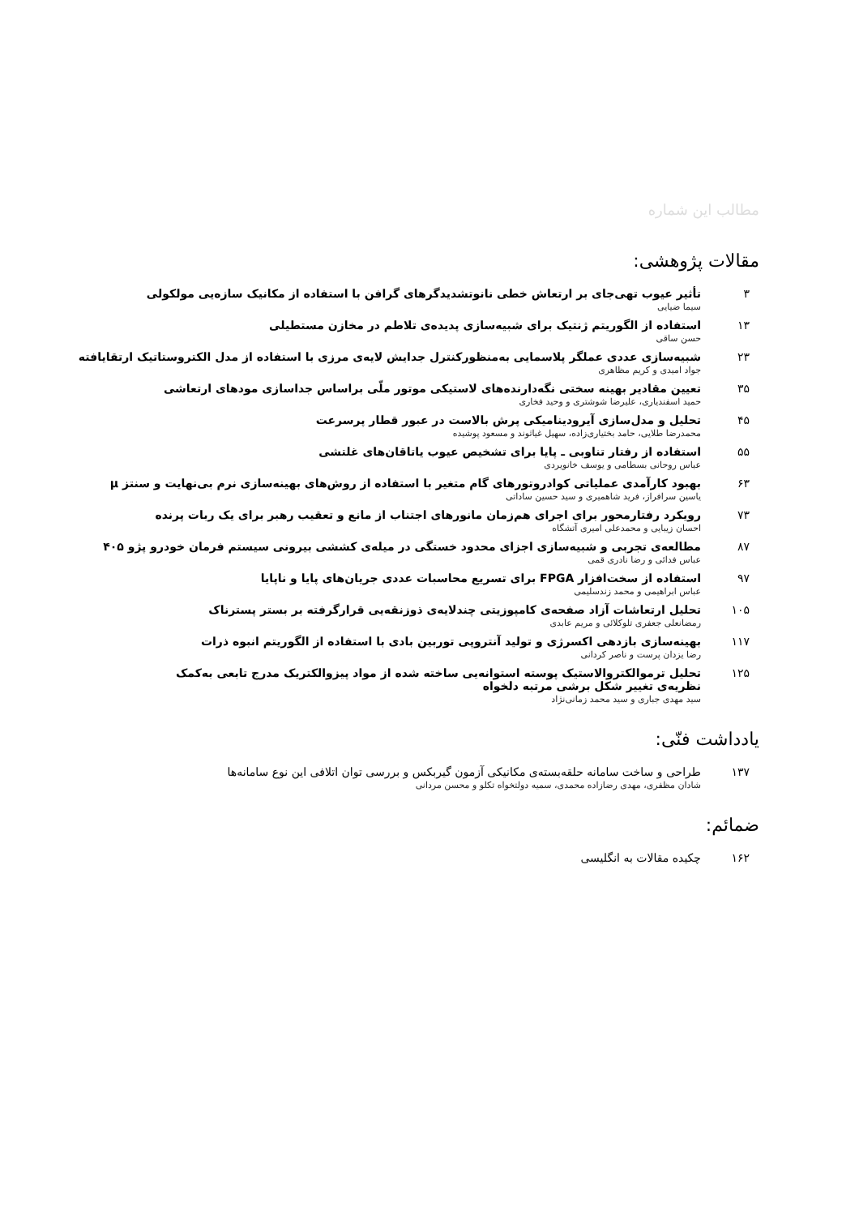مطالب این شماره
مقالات پژوهشی:
۳ تأثیر عیوب تهی‌جای بر ارتعاش خطی نانوتشدیدگرهای گرافن با استفاده از مکانیک سازه‌یی مولکولی
سیما ضیایی
۱۳ استفاده از الگوریتم ژنتیک برای شبیه‌سازی پدیده‌ی تلاطم در مخازن مستطیلی
حسن ساقی
۲۳ شبیه‌سازی عددی عملگر پلاسمایی به‌منظورکنترل جدایش لایه‌ی مرزی با استفاده از مدل الکتروستاتیک ارتقایافته
جواد امیدی و کریم مظاهری
۳۵ تعیین مقادیر بهینه سختی نگه‌دارنده‌های لاستیکی موتور ملّی براساس جداسازی مودهای ارتعاشی
حمید اسفندیاری، علیرضا شوشتری و وحید فخاری
۴۵ تحلیل و مدل‌سازی آیرودینامیکی پرش بالاست در عبور قطار پرسرعت
محمدرضا طلایی، حامد بختیاری‌زاده، سهیل غیاثوند و مسعود پوشیده
۵۵ استفاده از رفتار تناوبی ـ پایا برای تشخیص عیوب یاتاقان‌های غلتشی
عباس روحانی بسطامی و یوسف خانویردی
۶۳ بهبود کارآمدی عملیاتی کوادروتورهای گام متغیر با استفاده از روش‌های بهینه‌سازی نرم بی‌نهایت و سنتز μ
یاسین سرافراز، فرید شاهمیری و سید حسین ساداتی
۷۳ رویکرد رفتارمحور برای اجرای هم‌زمان مانورهای اجتناب از مانع و تعقیب رهبر برای یک ربات پرنده
احسان زیبایی و محمدعلی امیری آتشگاه
۸۷ مطالعه‌ی تجربی و شبیه‌سازی اجزای محدود خستگی در میله‌ی کششی بیرونی سیستم فرمان خودرو پژو ۴۰۵
عباس فدائی و رضا نادری قمی
۹۷ استفاده از سخت‌افزار FPGA برای تسریع محاسبات عددی جریان‌های پایا و ناپایا
عباس ابراهیمی و محمد زندسلیمی
۱۰۵ تحلیل ارتعاشات آزاد صفحه‌ی کامپوزیتی چندلایه‌ی ذوزنقه‌یی قرارگرفته بر بستر پسترناک
رمضانعلی جعفری تلوکلائی و مریم عابدی
۱۱۷ بهینه‌سازی بازدهی اکسرژی و تولید آنتروپی توربین بادی با استفاده از الگوریتم انبوه ذرات
رضا یزدان پرست و ناصر کردانی
۱۲۵ تحلیل ترموالکتروالاستیک پوسته استوانه‌یی ساخته شده از مواد پیزوالکتریک مدرج تابعی به‌کمک
نظریه‌ی تغییر شکل برشی مرتبه دلخواه
سید مهدی جباری و سید محمد زمانی‌نژاد
یادداشت فنّی:
۱۳۷ طراحی و ساخت سامانه حلقه‌بسته‌ی مکانیکی آزمون گیربکس و بررسی توان اتلافی این نوع سامانه‌ها
شادان مظفری، مهدی رضازاده محمدی، سمیه دولتخواه تکلو و محسن مردانی
ضمائم:
۱۶۲ چکیده مقالات به انگلیسی